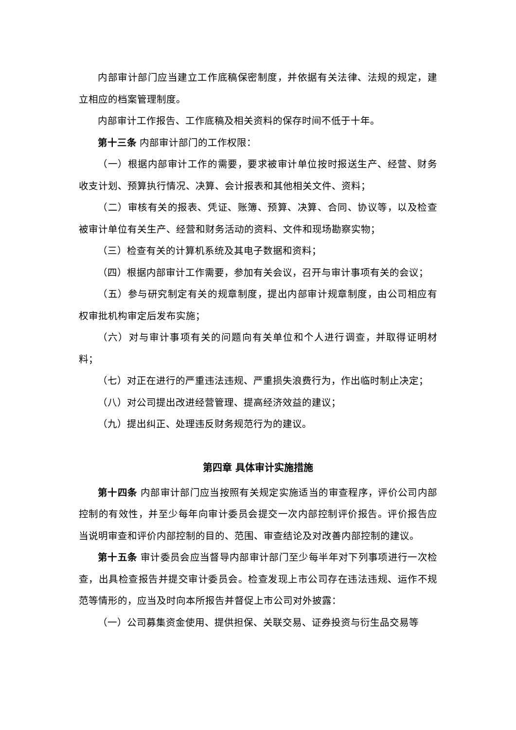内部审计部门应当建立工作底稿保密制度，并依据有关法律、法规的规定，建立相应的档案管理制度。
内部审计工作报告、工作底稿及相关资料的保存时间不低于十年。
第十三条 内部审计部门的工作权限：
（一）根据内部审计工作的需要，要求被审计单位按时报送生产、经营、财务收支计划、预算执行情况、决算、会计报表和其他相关文件、资料；
（二）审核有关的报表、凭证、账簿、预算、决算、合同、协议等，以及检查被审计单位有关生产、经营和财务活动的资料、文件和现场勘察实物；
（三）检查有关的计算机系统及其电子数据和资料；
（四）根据内部审计工作需要，参加有关会议，召开与审计事项有关的会议；
（五）参与研究制定有关的规章制度，提出内部审计规章制度，由公司相应有权审批机构审定后发布实施；
（六）对与审计事项有关的问题向有关单位和个人进行调查，并取得证明材料；
（七）对正在进行的严重违法违规、严重损失浪费行为，作出临时制止决定；
（八）对公司提出改进经营管理、提高经济效益的建议；
（九）提出纠正、处理违反财务规范行为的建议。
第四章 具体审计实施措施
第十四条 内部审计部门应当按照有关规定实施适当的审查程序，评价公司内部控制的有效性，并至少每年向审计委员会提交一次内部控制评价报告。评价报告应当说明审查和评价内部控制的目的、范围、审查结论及对改善内部控制的建议。
第十五条 审计委员会应当督导内部审计部门至少每半年对下列事项进行一次检查，出具检查报告并提交审计委员会。检查发现上市公司存在违法违规、运作不规范等情形的，应当及时向本所报告并督促上市公司对外披露：
（一）公司募集资金使用、提供担保、关联交易、证券投资与衍生品交易等